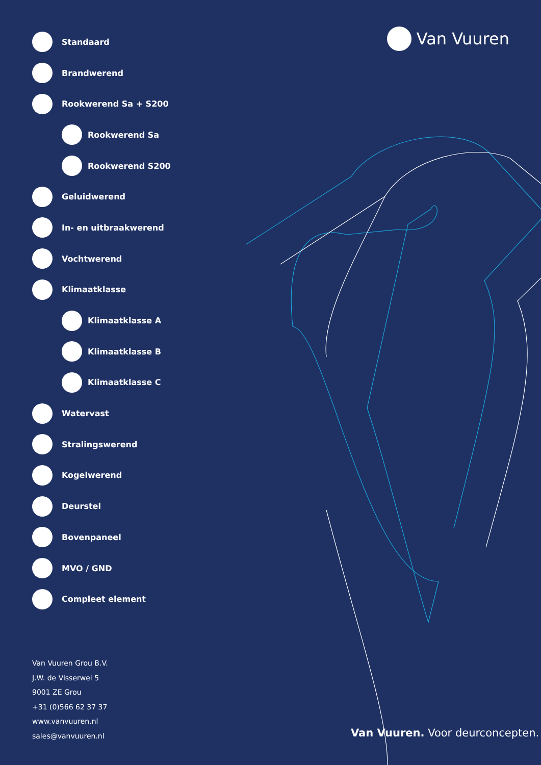Van Vuuren
Standaard
Brandwerend
Rookwerend Sa + S200
Rookwerend Sa
Rookwerend S200
Geluidwerend
In- en uitbraakwerend
Vochtwerend
Klimaatklasse
Klimaatklasse A
Klimaatklasse B
Klimaatklasse C
Watervast
Stralingswerend
Kogelwerend
Deurstel
Bovenpaneel
MVO / GND
Compleet element
Van Vuuren Grou B.V.
J.W. de Visserwei 5
9001 ZE Grou
+31 (0)566 62 37 37
www.vanvuuren.nl
sales@vanvuuren.nl
Van Vuuren. Voor deurconcepten.